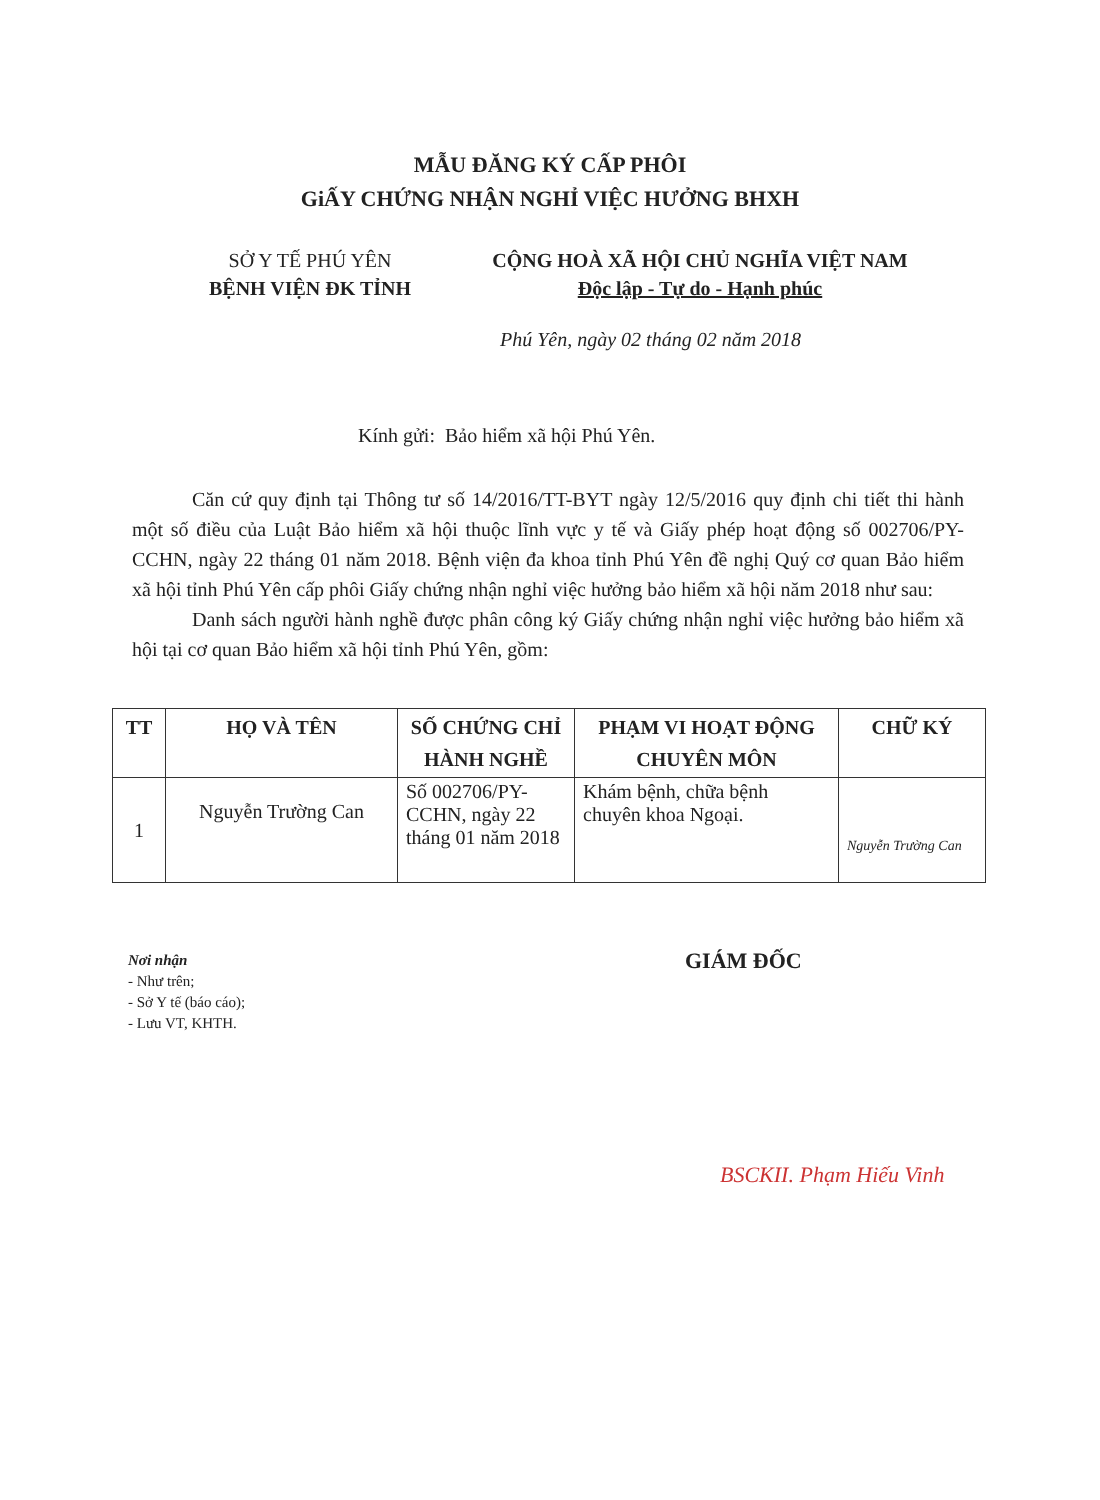MẪU ĐĂNG KÝ CẤP PHÔI
GiẤY CHỨNG NHẬN NGHỈ VIỆC HƯỞNG BHXH
SỞ Y TẾ PHÚ YÊN
BỆNH VIỆN ĐK TỈNH
CỘNG HOÀ XÃ HỘI CHỦ NGHĨA VIỆT NAM
Độc lập - Tự do - Hạnh phúc
Phú Yên, ngày 02 tháng 02 năm 2018
Kính gửi: Bảo hiểm xã hội Phú Yên.
Căn cứ quy định tại Thông tư số 14/2016/TT-BYT ngày 12/5/2016 quy định chi tiết thi hành một số điều của Luật Bảo hiểm xã hội thuộc lĩnh vực y tế và Giấy phép hoạt động số 002706/PY-CCHN, ngày 22 tháng 01 năm 2018. Bệnh viện đa khoa tỉnh Phú Yên đề nghị Quý cơ quan Bảo hiểm xã hội tỉnh Phú Yên cấp phôi Giấy chứng nhận nghỉ việc hưởng bảo hiểm xã hội năm 2018 như sau:
Danh sách người hành nghề được phân công ký Giấy chứng nhận nghỉ việc hưởng bảo hiểm xã hội tại cơ quan Bảo hiểm xã hội tỉnh Phú Yên, gồm:
| TT | HỌ VÀ TÊN | SỐ CHỨNG CHỈ HÀNH NGHỀ | PHẠM VI HOẠT ĐỘNG CHUYÊN MÔN | CHỮ KÝ |
| --- | --- | --- | --- | --- |
| 1 | Nguyễn Trường Can | Số 002706/PY-CCHN, ngày 22 tháng 01 năm 2018 | Khám bệnh, chữa bệnh chuyên khoa Ngoại. | Nguyễn Trường Can |
Nơi nhận
- Như trên;
- Sở Y tế (báo cáo);
- Lưu VT, KHTH.
GIÁM ĐỐC
BSCKII. Phạm Hiếu Vinh